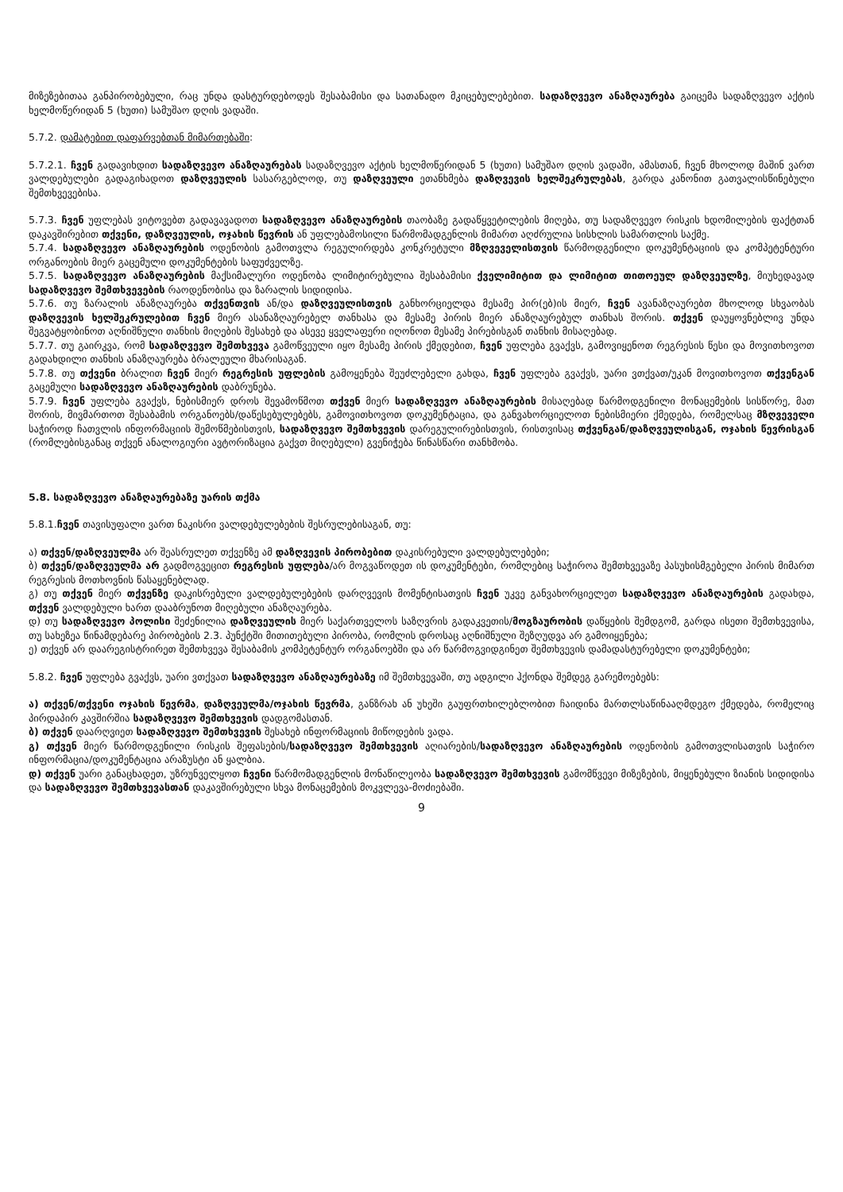მიზეზებითაა განპირობებული, რაც უნდა დასტურდებოდეს შესაბამისი და სათანადო მკიცებულებებით. სადაზღვევო ანაზღაურება გაიცემა სადაზღვევო აქტის ხელმოწერიდან 5 (ხუთი) სამუშაო დღის ვადაში.
5.7.2. დამატებით დაფარვებთან მიმართებაში:
5.7.2.1. ჩვენ გადავიხდით სადაზღვევო ანაზღაურებას სადაზღვევო აქტის ხელმოწერიდან 5 (ხუთი) სამუშაო დღის ვადაში, ამასთან, ჩვენ მხოლოდ მაშინ ვართ ვალდებულები გადაგიხადოთ დაზღვეულის სასარგებლოდ, თუ დაზღვეული ეთანხმება დაზღვევის ხელშეკრულებას, გარდა კანონით გათვალისწინებული შემთხვევებისა.
5.7.3. ჩვენ უფლებას ვიტოვებთ გადავავადოთ სადაზღვევო ანაზღაურების თაობაზე გადაწყვეტილების მიღება, თუ სადაზღვევო რისკის ხდომილების ფაქტთან დაკავშირებით თქვენი, დაზღვეულის, ოჯახის წევრის ან უფლებამოსილი წარმომადგენლის მიმართ აღძრულია სისხლის სამართლის საქმე.
5.7.4. სადაზღვევო ანაზღაურების ოდენობის გამოთვლა რეგულირდება კონკრეტული მზღვეველისთვის წარმოდგენილი დოკუმენტაციის და კომპეტენტური ორგანოების მიერ გაცემული დოკუმენტების საფუძველზე.
5.7.5. სადაზღვევო ანაზღაურების მაქსიმალური ოდენობა ლიმიტირებულია შესაბამისი ქველიმიტით და ლიმიტით თითოეულ დაზღვეულზე, მიუხედავად სადაზღვევო შემთხვევების რაოდენობისა და ზარალის სიდიდისა.
5.7.6. თუ ზარალის ანაზღაურება თქვენთვის ან/და დაზღვეულისთვის განხორციელდა მესამე პირ(ებ)ის მიერ, ჩვენ ავანაზღაურებთ მხოლოდ სხვაობას დაზღვევის ხელშეკრულებით ჩვენ მიერ ასანაზღაურებელ თანხასა და მესამე პირის მიერ ანაზღაურებულ თანხას შორის. თქვენ დაუყოვნებლივ უნდა შეგვატყობინოთ აღნიშნული თანხის მიღების შესახებ და ასევე ყველაფერი იღონოთ მესამე პირებისგან თანხის მისაღებად.
5.7.7. თუ გაირკვა, რომ სადაზღვევო შემთხვევა გამოწვეული იყო მესამე პირის ქმედებით, ჩვენ უფლება გვაქვს, გამოვიყენოთ რეგრესის წესი და მოვითხოვოთ გადახდილი თანხის ანაზღაურება ბრალეული მხარისაგან.
5.7.8. თუ თქვენი ბრალით ჩვენ მიერ რეგრესის უფლების გამოყენება შეუძლებელი გახდა, ჩვენ უფლება გვაქვს, უარი ვთქვათ/უკან მოვითხოვოთ თქვენგან გაცემული სადაზღვევო ანაზღაურების დაბრუნება.
5.7.9. ჩვენ უფლება გვაქვს, ნებისმიერ დროს შევამოწმოთ თქვენ მიერ სადაზღვევო ანაზღაურების მისაღებად წარმოდგენილი მონაცემების სისწორე, მათ შორის, მივმართოთ შესაბამის ორგანოებს/დაწესებულებებს, გამოვითხოვოთ დოკუმენტაცია, და განვახორციელოთ ნებისმიერი ქმედება, რომელსაც მზღვეველი საჭიროდ ჩათვლის ინფორმაციის შემოწმებისთვის, სადაზღვევო შემთხვევის დარეგულირებისთვის, რისთვისაც თქვენგან/დაზღვეულისგან, ოჯახის წევრისგან (რომლებისგანაც თქვენ ანალოგიური ავტორიზაცია გაქვთ მიღებული) გვენიჭება წინასწარი თანხმობა.
5.8. სადაზღვევო ანაზღაურებაზე უარის თქმა
5.8.1.ჩვენ თავისუფალი ვართ ნაკისრი ვალდებულებების შესრულებისაგან, თუ:
ა) თქვენ/დაზღვეულმა არ შეასრულეთ თქვენზე ამ დაზღვევის პირობებით დაკისრებული ვალდებულებები;
ბ) თქვენ/დაზღვეულმა არ გადმოგვეცით რეგრესის უფლება/არ მოგვაწოდეთ ის დოკუმენტები, რომლებიც საჭიროა შემთხვევაზე პასუხისმგებელი პირის მიმართ რეგრესის მოთხოვნის წასაყენებლად.
გ) თუ თქვენ მიერ თქვენზე დაკისრებული ვალდებულებების დარღვევის მომენტისათვის ჩვენ უკვე განვახორციელეთ სადაზღვევო ანაზღაურების გადახდა, თქვენ ვალდებული ხართ დააბრუნოთ მიღებული ანაზღაურება.
დ) თუ სადაზღვევო პოლისი შეძენილია დაზღვეულის მიერ საქართველოს საზღვრის გადაკვეთის/მოგზაურობის დაწყების შემდგომ, გარდა ისეთი შემთხვევისა, თუ სახეზეა წინამდებარე პირობების 2.3. პუნქტში მითითებული პირობა, რომლის დროსაც აღნიშნული შეზღუდვა არ გამოიყენება;
ე) თქვენ არ დაარეგისტრირეთ შემთხვევა შესაბამის კომპეტენტურ ორგანოებში და არ წარმოგვიდგინეთ შემთხვევის დამადასტურებელი დოკუმენტები;
5.8.2. ჩვენ უფლება გვაქვს, უარი ვთქვათ სადაზღვევო ანაზღაურებაზე იმ შემთხვევაში, თუ ადგილი ჰქონდა შემდეგ გარემოებებს:
ა) თქვენ/თქვენი ოჯახის წევრმა, დაზღვეულმა/ოჯახის წევრმა, განზრახ ან უხეში გაუფრთხილებლობით ჩაიდინა მართლსაწინააღმდეგო ქმედება, რომელიც პირდაპირ კავშირშია სადაზღვევო შემთხვევის დადგომასთან.
ბ) თქვენ დაარღვიეთ სადაზღვევო შემთხვევის შესახებ ინფორმაციის მიწოდების ვადა.
გ) თქვენ მიერ წარმოდგენილი რისკის შეფასების/სადაზღვევო შემთხვევის აღიარების/სადაზღვევო ანაზღაურების ოდენობის გამოთვლისათვის საჭირო ინფორმაცია/დოკუმენტაცია არაზუსტი ან ყალბია.
დ) თქვენ უარი განაცხადეთ, უზრუნველყოთ ჩვენი წარმომადგენლის მონაწილეობა სადაზღვევო შემთხვევის გამომწვევი მიზეზების, მიყენებული ზიანის სიდიდისა და სადაზღვევო შემთხვევასთან დაკავშირებული სხვა მონაცემების მოკვლევა-მოძიებაში.
9